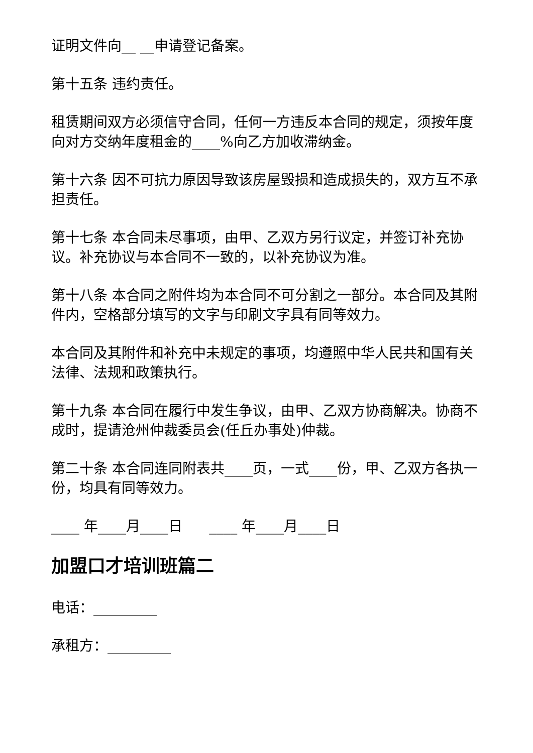证明文件向__ __申请登记备案。
第十五条 违约责任。
租赁期间双方必须信守合同，任何一方违反本合同的规定，须按年度向对方交纳年度租金的____%向乙方加收滞纳金。
第十六条 因不可抗力原因导致该房屋毁损和造成损失的，双方互不承担责任。
第十七条 本合同未尽事项，由甲、乙双方另行议定，并签订补充协议。补充协议与本合同不一致的，以补充协议为准。
第十八条 本合同之附件均为本合同不可分割之一部分。本合同及其附件内，空格部分填写的文字与印刷文字具有同等效力。
本合同及其附件和补充中未规定的事项，均遵照中华人民共和国有关法律、法规和政策执行。
第十九条 本合同在履行中发生争议，由甲、乙双方协商解决。协商不成时，提请沧州仲裁委员会(任丘办事处)仲裁。
第二十条 本合同连同附表共____页，一式____份，甲、乙双方各执一份，均具有同等效力。
____ 年____月____日 ____ 年____月____日
加盟口才培训班篇二
电话：_________
承租方：_________